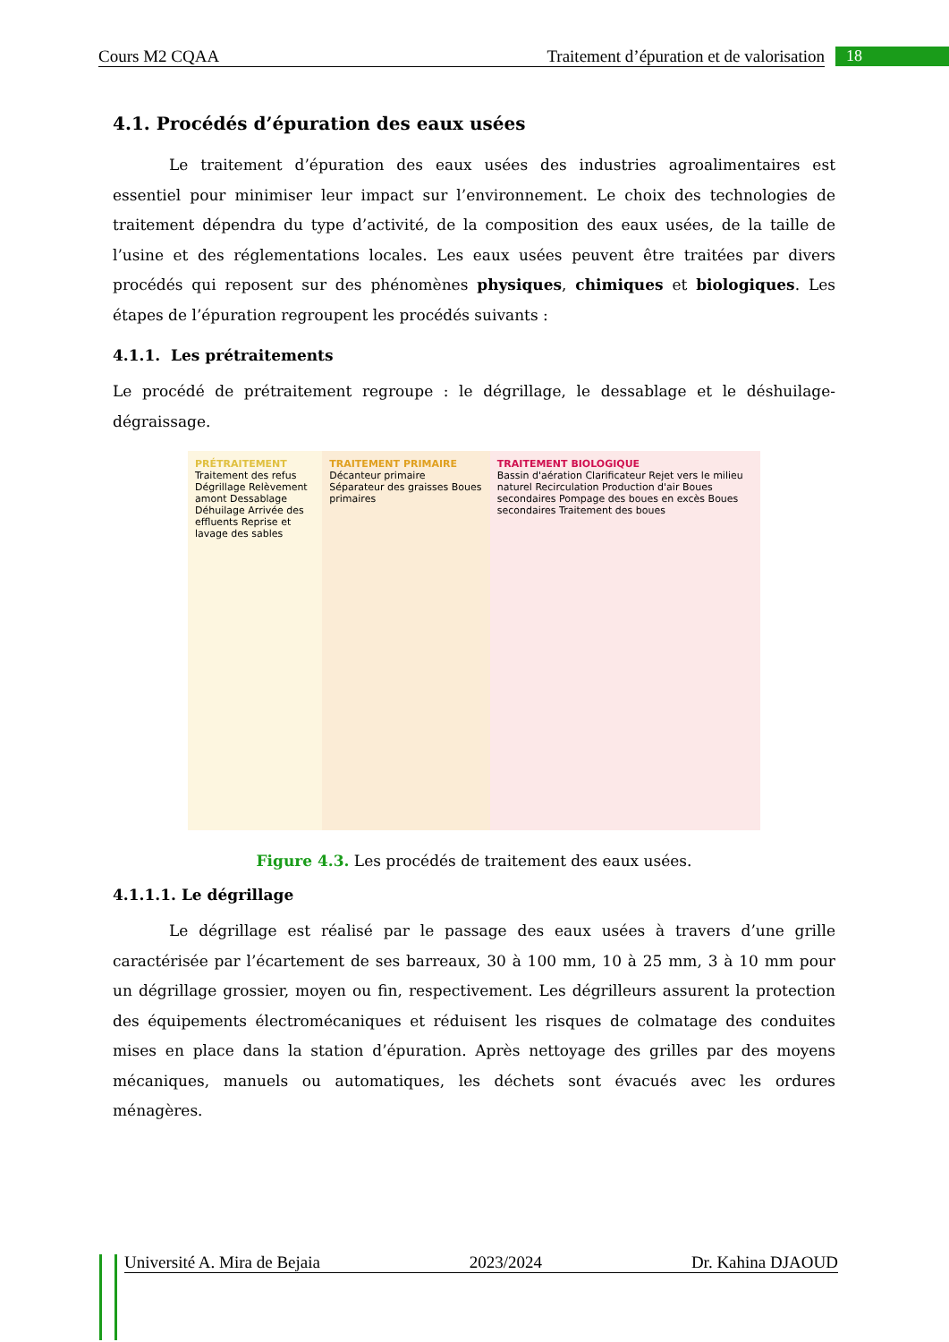Cours M2 CQAA Traitement d’épuration et de valorisation 18
4.1. Procédés d’épuration des eaux usées
Le traitement d’épuration des eaux usées des industries agroalimentaires est essentiel pour minimiser leur impact sur l’environnement. Le choix des technologies de traitement dépendra du type d’activité, de la composition des eaux usées, de la taille de l’usine et des réglementations locales. Les eaux usées peuvent être traitées par divers procédés qui reposent sur des phénomènes physiques, chimiques et biologiques. Les étapes de l’épuration regroupent les procédés suivants :
4.1.1. Les prétraitements
Le procédé de prétraitement regroupe : le dégrillage, le dessablage et le déshuilage-dégraissage.
PRÉTRAITEMENT
Traitement des refus Dégrillage Relèvement amont Dessablage Déhuilage Arrivée des effluents Reprise et lavage des sables
TRAITEMENT PRIMAIRE
Décanteur primaire Séparateur des graisses Boues primaires
TRAITEMENT BIOLOGIQUE
Bassin d'aération Clarificateur Rejet vers le milieu naturel Recirculation Production d'air Boues secondaires Pompage des boues en excès Boues secondaires Traitement des boues
Figure 4.3. Les procédés de traitement des eaux usées.
4.1.1.1. Le dégrillage
Le dégrillage est réalisé par le passage des eaux usées à travers d’une grille caractérisée par l’écartement de ses barreaux, 30 à 100 mm, 10 à 25 mm, 3 à 10 mm pour un dégrillage grossier, moyen ou fin, respectivement. Les dégrilleurs assurent la protection des équipements électromécaniques et réduisent les risques de colmatage des conduites mises en place dans la station d’épuration. Après nettoyage des grilles par des moyens mécaniques, manuels ou automatiques, les déchets sont évacués avec les ordures ménagères.
Université A. Mira de Bejaia 2023/2024 Dr. Kahina DJAOUD